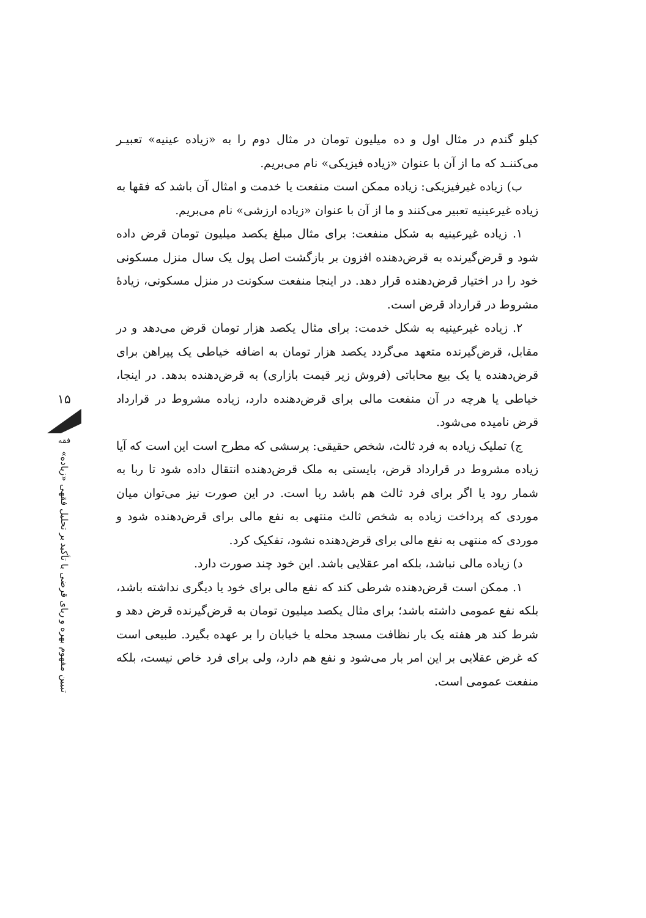کیلو گندم در مثال اول و ده میلیون تومان در مثال دوم را به «زیاده عینیه» تعبیـر می‌کننـد که ما از آن با عنوان «زیاده فیزیکی» نام می‌بریم.
ب) زیاده غیرفیزیکی: زیاده ممکن است منفعت یا خدمت و امثال آن باشد که فقها به زیاده غیرعینیه تعبیر می‌کنند و ما از آن با عنوان «زیاده ارزشی» نام می‌بریم.
۱. زیاده غیرعینیه به شکل منفعت: برای مثال مبلغ یکصد میلیون تومان قرض داده شود و قرض‌گیرنده به قرض‌دهنده افزون بر بازگشت اصل پول یک سال منزل مسکونی خود را در اختیار قرض‌دهنده قرار دهد. در اینجا منفعت سکونت در منزل مسکونی، زیادهٔ مشروط در قرارداد قرض است.
۲. زیاده غیرعینیه به شکل خدمت: برای مثال یکصد هزار تومان قرض می‌دهد و در مقابل، قرض‌گیرنده متعهد می‌گردد یکصد هزار تومان به اضافه خیاطی یک پیراهن برای قرض‌دهنده یا یک بیع محاباتی (فروش زیر قیمت بازاری) به قرض‌دهنده بدهد. در اینجا، خیاطی یا هرچه در آن منفعت مالی برای قرض‌دهنده دارد، زیاده مشروط در قرارداد قرض نامیده می‌شود.
ج) تملیک زیاده به فرد ثالث، شخص حقیقی: پرسشی که مطرح است این است که آیا زیاده مشروط در قرارداد قرض، بایستی به ملک قرض‌دهنده انتقال داده شود تا ربا به شمار رود یا اگر برای فرد ثالث هم باشد ربا است. در این صورت نیز می‌توان میان موردی که پرداخت زیاده به شخص ثالث منتهی به نفع مالی برای قرض‌دهنده شود و موردی که منتهی به نفع مالی برای قرض‌دهنده نشود، تفکیک کرد.
د) زیاده مالی نباشد، بلکه امر عقلایی باشد. این خود چند صورت دارد.
۱. ممکن است قرض‌دهنده شرطی کند که نفع مالی برای خود یا دیگری نداشته باشد، بلکه نفع عمومی داشته باشد؛ برای مثال یکصد میلیون تومان به قرض‌گیرنده قرض دهد و شرط کند هر هفته یک بار نظافت مسجد محله یا خیابان را بر عهده بگیرد. طبیعی است که غرض عقلایی بر این امر بار می‌شود و نفع هم دارد، ولی برای فرد خاص نیست، بلکه منفعت عمومی است.
۱۵
فقه
تبیین مفهوم بهره و ربای قرضی با تأکید بر تحلیل فقهی «زیاده»